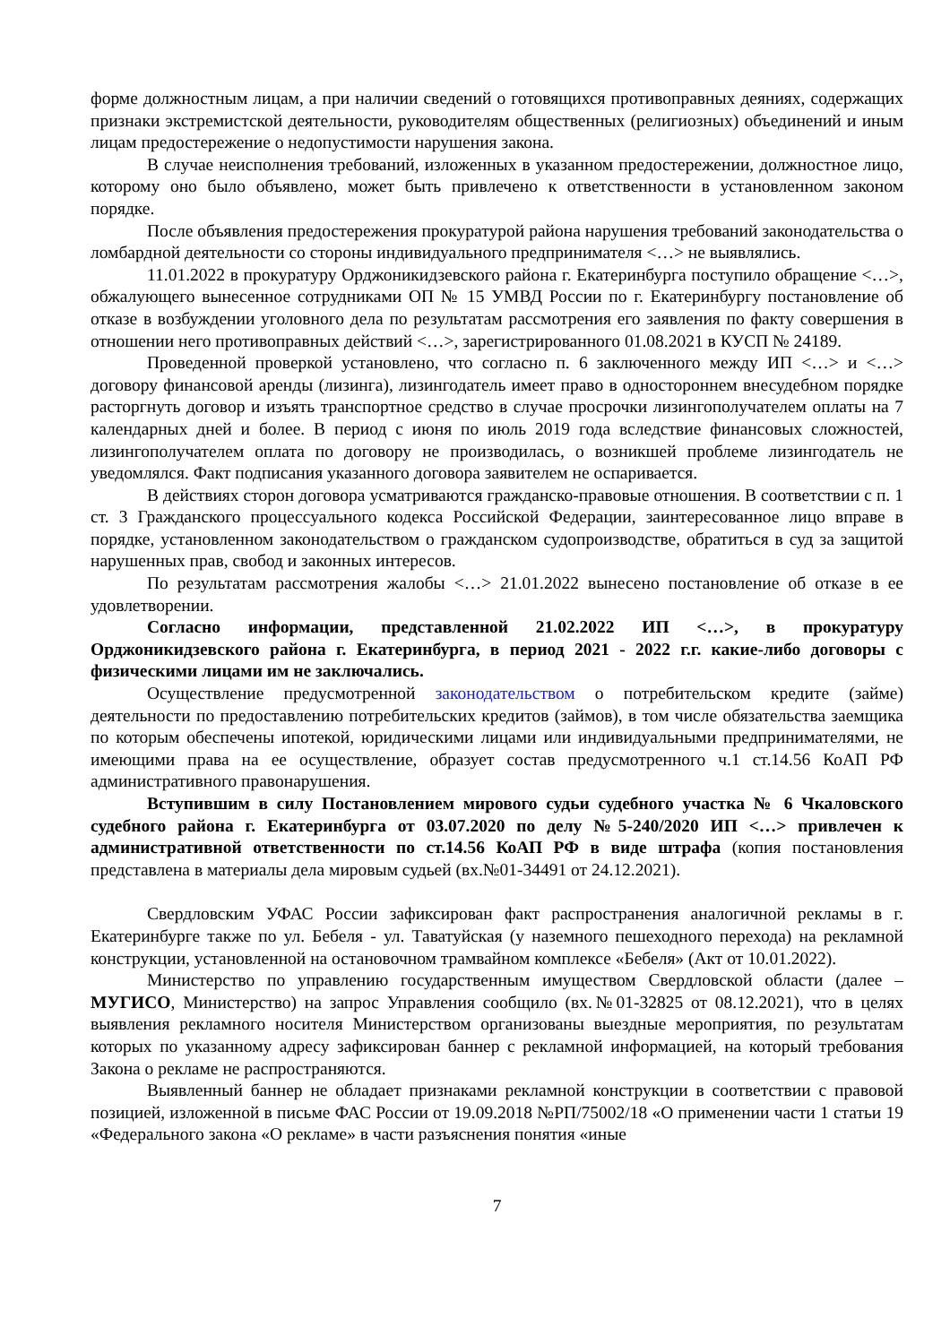форме должностным лицам, а при наличии сведений о готовящихся противоправных деяниях, содержащих признаки экстремистской деятельности, руководителям общественных (религиозных) объединений и иным лицам предостережение о недопустимости нарушения закона.
В случае неисполнения требований, изложенных в указанном предостережении, должностное лицо, которому оно было объявлено, может быть привлечено к ответственности в установленном законом порядке.
После объявления предостережения прокуратурой района нарушения требований законодательства о ломбардной деятельности со стороны индивидуального предпринимателя <…> не выявлялись.
11.01.2022 в прокуратуру Орджоникидзевского района г. Екатеринбурга поступило обращение <…>, обжалующего вынесенное сотрудниками ОП № 15 УМВД России по г. Екатеринбургу постановление об отказе в возбуждении уголовного дела по результатам рассмотрения его заявления по факту совершения в отношении него противоправных действий <…>, зарегистрированного 01.08.2021 в КУСП № 24189.
Проведенной проверкой установлено, что согласно п. 6 заключенного между ИП <…> и <…> договору финансовой аренды (лизинга), лизингодатель имеет право в одностороннем внесудебном порядке расторгнуть договор и изъять транспортное средство в случае просрочки лизингополучателем оплаты на 7 календарных дней и более. В период с июня по июль 2019 года вследствие финансовых сложностей, лизингополучателем оплата по договору не производилась, о возникшей проблеме лизингодатель не уведомлялся. Факт подписания указанного договора заявителем не оспаривается.
В действиях сторон договора усматриваются гражданско-правовые отношения. В соответствии с п. 1 ст. 3 Гражданского процессуального кодекса Российской Федерации, заинтересованное лицо вправе в порядке, установленном законодательством о гражданском судопроизводстве, обратиться в суд за защитой нарушенных прав, свобод и законных интересов.
По результатам рассмотрения жалобы <…> 21.01.2022 вынесено постановление об отказе в ее удовлетворении.
Согласно информации, представленной 21.02.2022 ИП <…>, в прокуратуру Орджоникидзевского района г. Екатеринбурга, в период 2021 - 2022 г.г. какие-либо договоры с физическими лицами им не заключались.
Осуществление предусмотренной законодательством о потребительском кредите (займе) деятельности по предоставлению потребительских кредитов (займов), в том числе обязательства заемщика по которым обеспечены ипотекой, юридическими лицами или индивидуальными предпринимателями, не имеющими права на ее осуществление, образует состав предусмотренного ч.1 ст.14.56 КоАП РФ административного правонарушения.
Вступившим в силу Постановлением мирового судьи судебного участка № 6 Чкаловского судебного района г. Екатеринбурга от 03.07.2020 по делу №5-240/2020 ИП <…> привлечен к административной ответственности по ст.14.56 КоАП РФ в виде штрафа (копия постановления представлена в материалы дела мировым судьей (вх.№01-34491 от 24.12.2021).
Свердловским УФАС России зафиксирован факт распространения аналогичной рекламы в г. Екатеринбурге также по ул. Бебеля - ул. Таватуйская (у наземного пешеходного перехода) на рекламной конструкции, установленной на остановочном трамвайном комплексе «Бебеля» (Акт от 10.01.2022).
Министерство по управлению государственным имуществом Свердловской области (далее – МУГИСО, Министерство) на запрос Управления сообщило (вх.№01-32825 от 08.12.2021), что в целях выявления рекламного носителя Министерством организованы выездные мероприятия, по результатам которых по указанному адресу зафиксирован баннер с рекламной информацией, на который требования Закона о рекламе не распространяются.
Выявленный баннер не обладает признаками рекламной конструкции в соответствии с правовой позицией, изложенной в письме ФАС России от 19.09.2018 №РП/75002/18 «О применении части 1 статьи 19 «Федерального закона «О рекламе» в части разъяснения понятия «иные
7